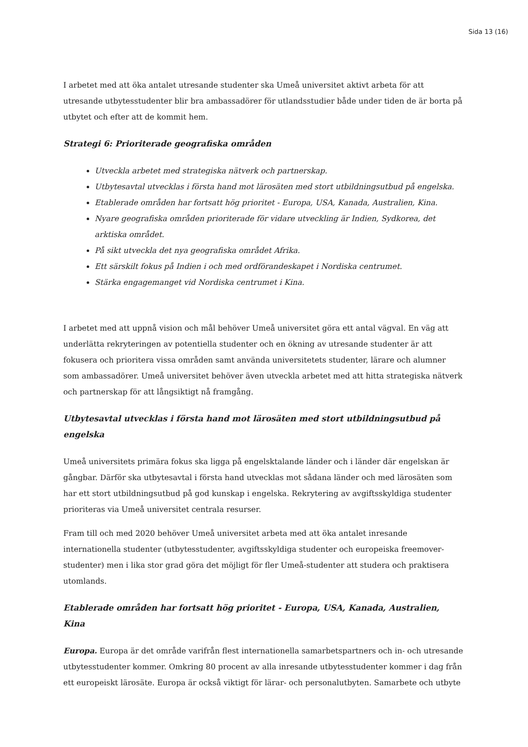Sida 13 (16)
I arbetet med att öka antalet utresande studenter ska Umeå universitet aktivt arbeta för att utresande utbytesstudenter blir bra ambassadörer för utlandsstudier både under tiden de är borta på utbytet och efter att de kommit hem.
Strategi 6: Prioriterade geografiska områden
Utveckla arbetet med strategiska nätverk och partnerskap.
Utbytesavtal utvecklas i första hand mot lärosäten med stort utbildningsutbud på engelska.
Etablerade områden har fortsatt hög prioritet - Europa, USA, Kanada, Australien, Kina.
Nyare geografiska områden prioriterade för vidare utveckling är Indien, Sydkorea, det arktiska området.
På sikt utveckla det nya geografiska området Afrika.
Ett särskilt fokus på Indien i och med ordförandeskapet i Nordiska centrumet.
Stärka engagemanget vid Nordiska centrumet i Kina.
I arbetet med att uppnå vision och mål behöver Umeå universitet göra ett antal vägval. En väg att underlätta rekryteringen av potentiella studenter och en ökning av utresande studenter är att fokusera och prioritera vissa områden samt använda universitetets studenter, lärare och alumner som ambassadörer. Umeå universitet behöver även utveckla arbetet med att hitta strategiska nätverk och partnerskap för att långsiktigt nå framgång.
Utbytesavtal utvecklas i första hand mot lärosäten med stort utbildningsutbud på engelska
Umeå universitets primära fokus ska ligga på engelsktalande länder och i länder där engelskan är gångbar. Därför ska utbytesavtal i första hand utvecklas mot sådana länder och med lärosäten som har ett stort utbildningsutbud på god kunskap i engelska. Rekrytering av avgiftsskyldiga studenter prioriteras via Umeå universitet centrala resurser.
Fram till och med 2020 behöver Umeå universitet arbeta med att öka antalet inresande internationella studenter (utbytesstudenter, avgiftsskyldiga studenter och europeiska freemover-studenter) men i lika stor grad göra det möjligt för fler Umeå-studenter att studera och praktisera utomlands.
Etablerade områden har fortsatt hög prioritet - Europa, USA, Kanada, Australien, Kina
Europa. Europa är det område varifrån flest internationella samarbetspartners och in- och utresande utbytesstudenter kommer. Omkring 80 procent av alla inresande utbytesstudenter kommer i dag från ett europeiskt lärosäte. Europa är också viktigt för lärar- och personalutbyten. Samarbete och utbyte